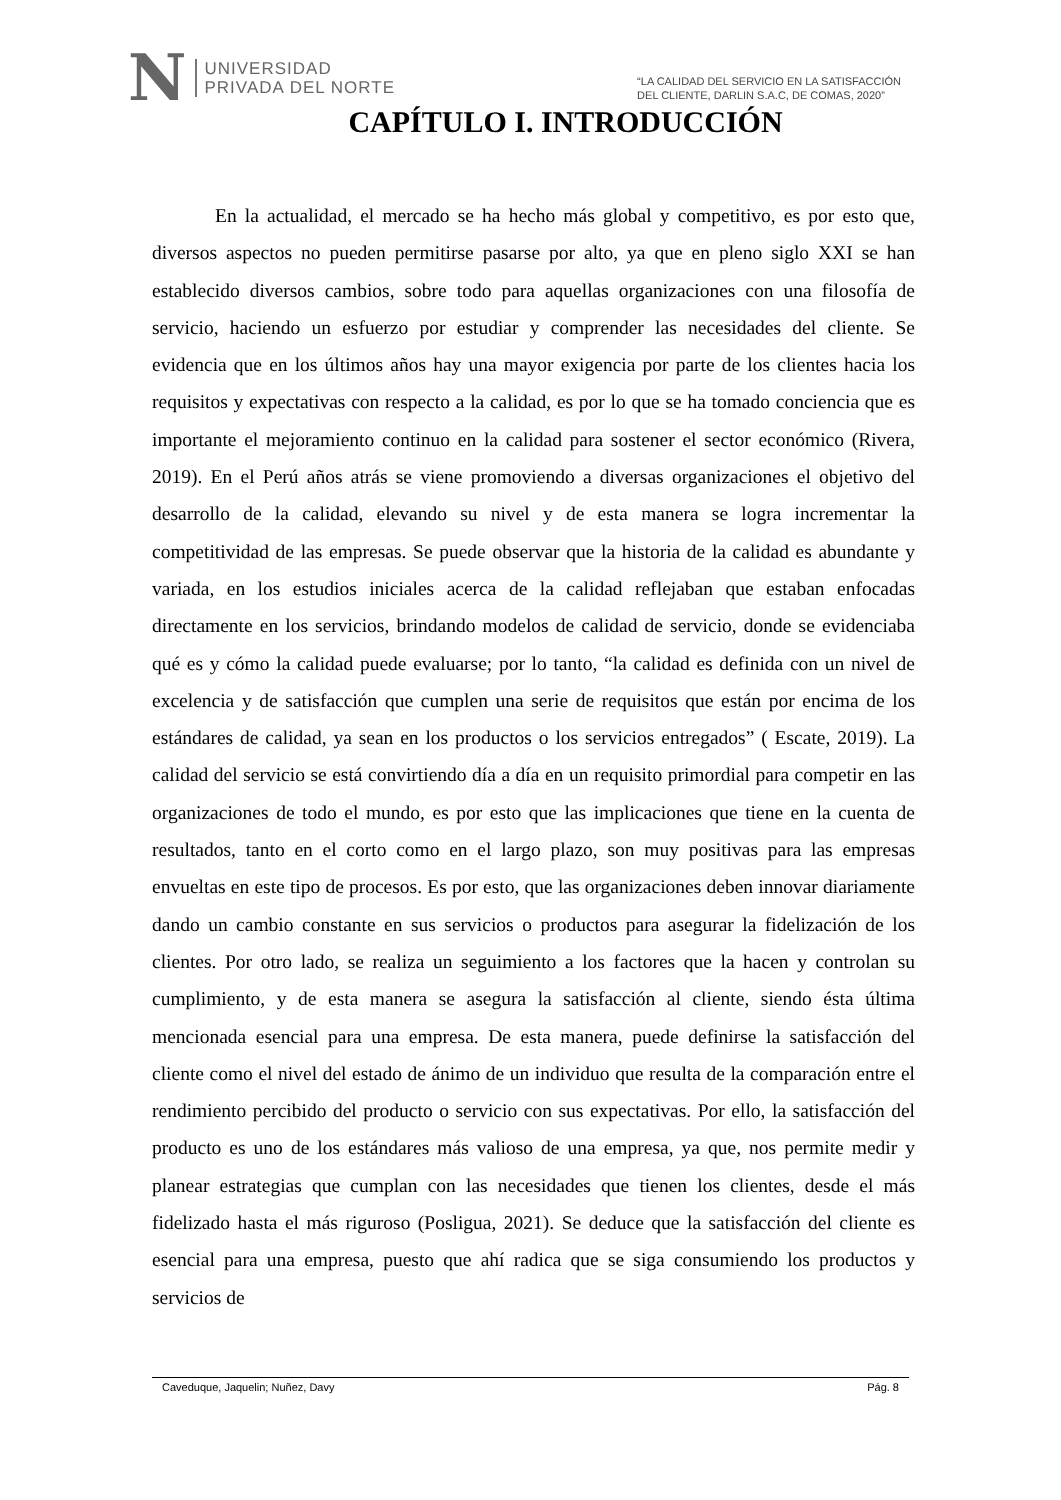N
UNIVERSIDAD
PRIVADA DEL NORTE
“LA CALIDAD DEL SERVICIO EN LA SATISFACCIÓN
DEL CLIENTE, DARLIN S.A.C, DE COMAS, 2020”
CAPÍTULO I. INTRODUCCIÓN
En la actualidad, el mercado se ha hecho más global y competitivo, es por esto que, diversos aspectos no pueden permitirse pasarse por alto, ya que en pleno siglo XXI se han establecido diversos cambios, sobre todo para aquellas organizaciones con una filosofía de servicio, haciendo un esfuerzo por estudiar y comprender las necesidades del cliente. Se evidencia que en los últimos años hay una mayor exigencia por parte de los clientes hacia los requisitos y expectativas con respecto a la calidad, es por lo que se ha tomado conciencia que es importante el mejoramiento continuo en la calidad para sostener el sector económico (Rivera, 2019). En el Perú años atrás se viene promoviendo a diversas organizaciones el objetivo del desarrollo de la calidad, elevando su nivel y de esta manera se logra incrementar la competitividad de las empresas. Se puede observar que la historia de la calidad es abundante y variada, en los estudios iniciales acerca de la calidad reflejaban que estaban enfocadas directamente en los servicios, brindando modelos de calidad de servicio, donde se evidenciaba qué es y cómo la calidad puede evaluarse; por lo tanto, “la calidad es definida con un nivel de excelencia y de satisfacción que cumplen una serie de requisitos que están por encima de los estándares de calidad, ya sean en los productos o los servicios entregados” ( Escate, 2019). La calidad del servicio se está convirtiendo día a día en un requisito primordial para competir en las organizaciones de todo el mundo, es por esto que las implicaciones que tiene en la cuenta de resultados, tanto en el corto como en el largo plazo, son muy positivas para las empresas envueltas en este tipo de procesos. Es por esto, que las organizaciones deben innovar diariamente dando un cambio constante en sus servicios o productos para asegurar la fidelización de los clientes. Por otro lado, se realiza un seguimiento a los factores que la hacen y controlan su cumplimiento, y de esta manera se asegura la satisfacción al cliente, siendo ésta última mencionada esencial para una empresa. De esta manera, puede definirse la satisfacción del cliente como el nivel del estado de ánimo de un individuo que resulta de la comparación entre el rendimiento percibido del producto o servicio con sus expectativas. Por ello, la satisfacción del producto es uno de los estándares más valioso de una empresa, ya que, nos permite medir y planear estrategias que cumplan con las necesidades que tienen los clientes, desde el más fidelizado hasta el más riguroso (Posligua, 2021). Se deduce que la satisfacción del cliente es esencial para una empresa, puesto que ahí radica que se siga consumiendo los productos y servicios de
Caveduque, Jaquelin; Nuñez, Davy Pág. 8